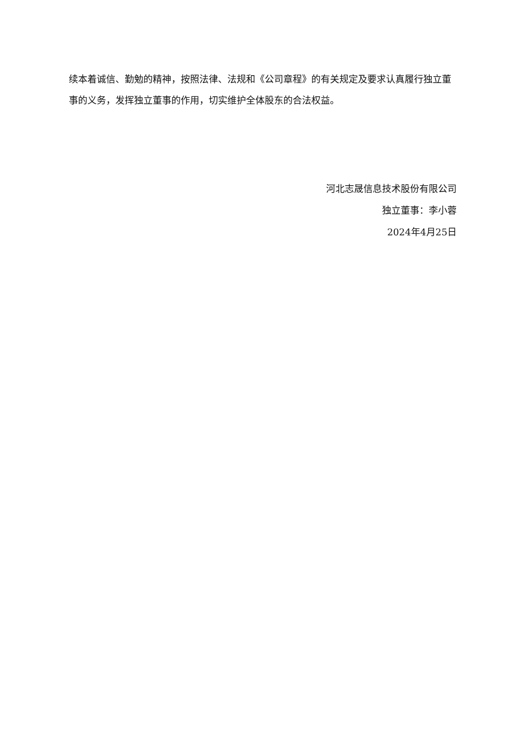续本着诚信、勤勉的精神，按照法律、法规和《公司章程》的有关规定及要求认真履行独立董事的义务，发挥独立董事的作用，切实维护全体股东的合法权益。
河北志晟信息技术股份有限公司
独立董事：李小蓉
2024年4月25日